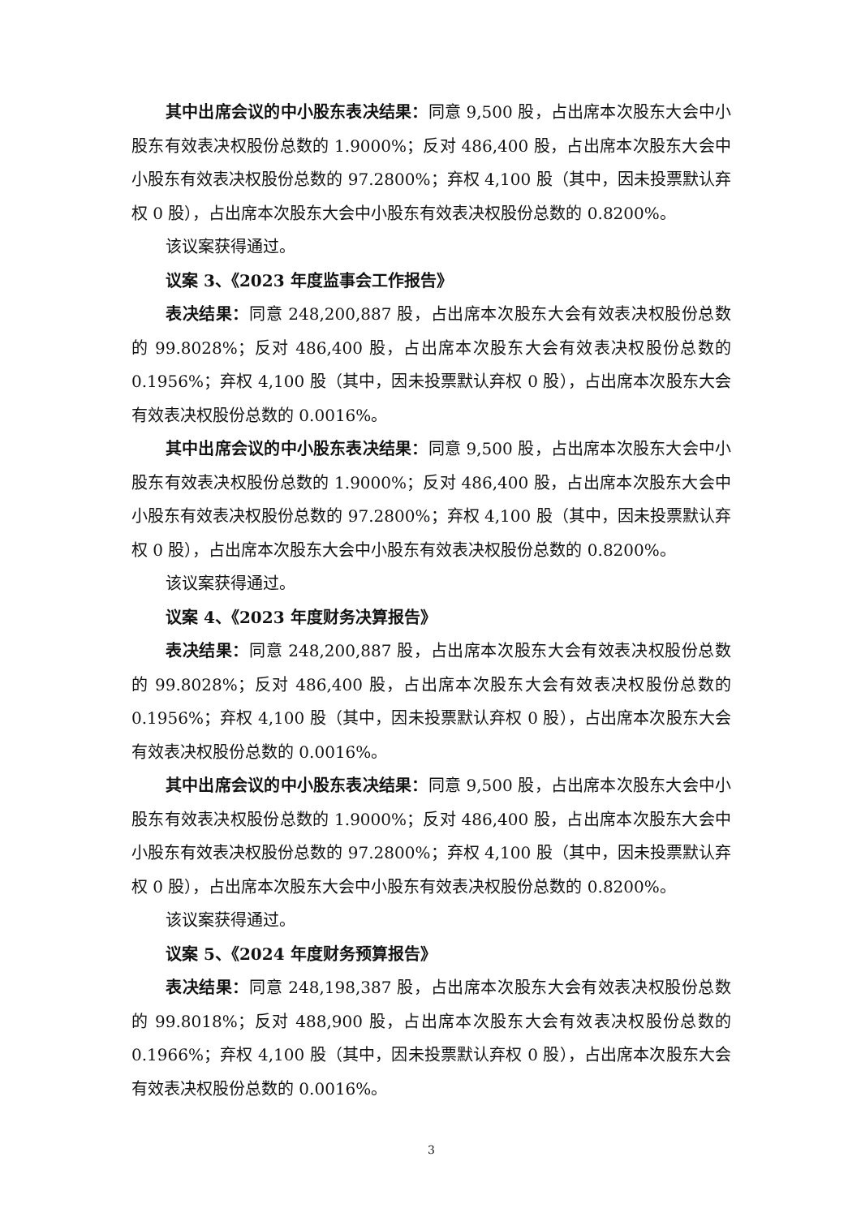其中出席会议的中小股东表决结果：同意 9,500 股，占出席本次股东大会中小股东有效表决权股份总数的 1.9000%；反对 486,400 股，占出席本次股东大会中小股东有效表决权股份总数的 97.2800%；弃权 4,100 股（其中，因未投票默认弃权 0 股），占出席本次股东大会中小股东有效表决权股份总数的 0.8200%。
该议案获得通过。
议案 3、《2023 年度监事会工作报告》
表决结果：同意 248,200,887 股，占出席本次股东大会有效表决权股份总数的 99.8028%；反对 486,400 股，占出席本次股东大会有效表决权股份总数的 0.1956%；弃权 4,100 股（其中，因未投票默认弃权 0 股），占出席本次股东大会有效表决权股份总数的 0.0016%。
其中出席会议的中小股东表决结果：同意 9,500 股，占出席本次股东大会中小股东有效表决权股份总数的 1.9000%；反对 486,400 股，占出席本次股东大会中小股东有效表决权股份总数的 97.2800%；弃权 4,100 股（其中，因未投票默认弃权 0 股），占出席本次股东大会中小股东有效表决权股份总数的 0.8200%。
该议案获得通过。
议案 4、《2023 年度财务决算报告》
表决结果：同意 248,200,887 股，占出席本次股东大会有效表决权股份总数的 99.8028%；反对 486,400 股，占出席本次股东大会有效表决权股份总数的 0.1956%；弃权 4,100 股（其中，因未投票默认弃权 0 股），占出席本次股东大会有效表决权股份总数的 0.0016%。
其中出席会议的中小股东表决结果：同意 9,500 股，占出席本次股东大会中小股东有效表决权股份总数的 1.9000%；反对 486,400 股，占出席本次股东大会中小股东有效表决权股份总数的 97.2800%；弃权 4,100 股（其中，因未投票默认弃权 0 股），占出席本次股东大会中小股东有效表决权股份总数的 0.8200%。
该议案获得通过。
议案 5、《2024 年度财务预算报告》
表决结果：同意 248,198,387 股，占出席本次股东大会有效表决权股份总数的 99.8018%；反对 488,900 股，占出席本次股东大会有效表决权股份总数的 0.1966%；弃权 4,100 股（其中，因未投票默认弃权 0 股），占出席本次股东大会有效表决权股份总数的 0.0016%。
3